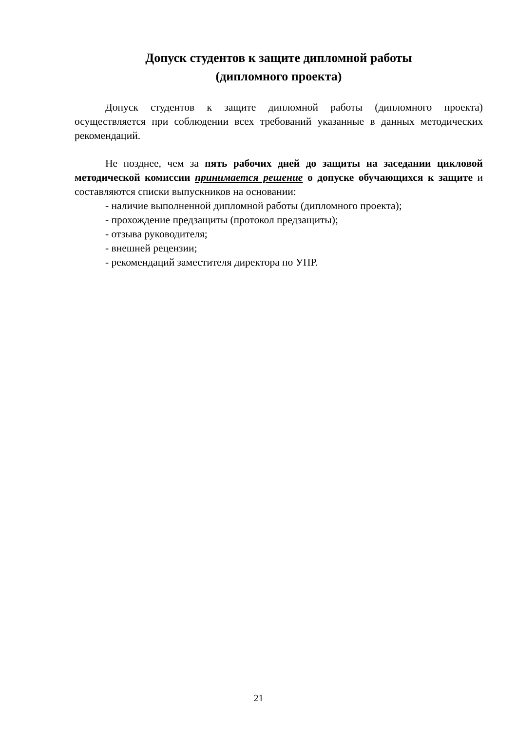Допуск студентов к защите дипломной работы
(дипломного проекта)
Допуск студентов к защите дипломной работы (дипломного проекта) осуществляется при соблюдении всех требований указанные в данных методических рекомендаций.
Не позднее, чем за пять рабочих дней до защиты на заседании цикловой методической комиссии принимается решение о допуске обучающихся к защите и составляются списки выпускников на основании:
- наличие выполненной дипломной работы (дипломного проекта);
- прохождение предзащиты (протокол предзащиты);
- отзыва руководителя;
- внешней рецензии;
- рекомендаций заместителя директора по УПР.
21